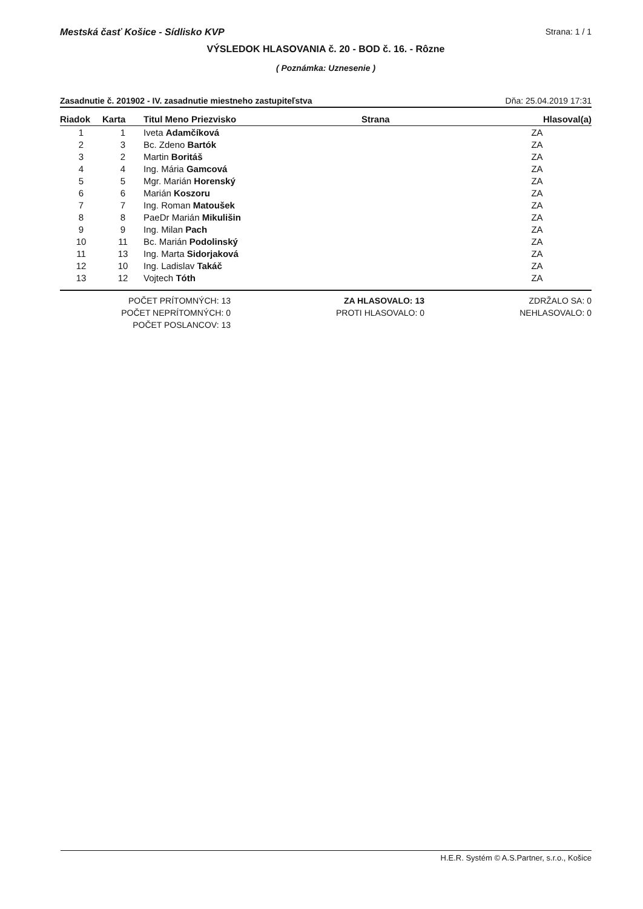Mestská časť Košice - Sídlisko KVP Strana: 1 / 1
VÝSLEDOK HLASOVANIA č. 20 - BOD č. 16. - Rôzne
( Poznámka: Uznesenie )
Zasadnutie č. 201902 - IV. zasadnutie miestneho zastupiteľstva Dňa: 25.04.2019 17:31
| Riadok | Karta | Titul Meno Priezvisko | Strana | Hlasoval(a) |
| --- | --- | --- | --- | --- |
| 1 | 1 | Iveta Adamčíková | | ZA |
| 2 | 3 | Bc. Zdeno Bartók | | ZA |
| 3 | 2 | Martin Boritáš | | ZA |
| 4 | 4 | Ing. Mária Gamcová | | ZA |
| 5 | 5 | Mgr. Marián Horenský | | ZA |
| 6 | 6 | Marián Koszoru | | ZA |
| 7 | 7 | Ing. Roman Matoušek | | ZA |
| 8 | 8 | PaeDr Marián Mikulišin | | ZA |
| 9 | 9 | Ing. Milan Pach | | ZA |
| 10 | 11 | Bc. Marián Podolinský | | ZA |
| 11 | 13 | Ing. Marta Sidorjaková | | ZA |
| 12 | 10 | Ing. Ladislav Takáč | | ZA |
| 13 | 12 | Vojtech Tóth | | ZA |
POČET PRÍTOMNÝCH: 13
POČET NEPRÍTOMNÝCH: 0
POČET POSLANCOV: 13
ZA HLASOVALO: 13
PROTI HLASOVALO: 0
ZDRŽALO SA: 0
NEHLASOVALO: 0
H.E.R. Systém © A.S.Partner, s.r.o., Košice